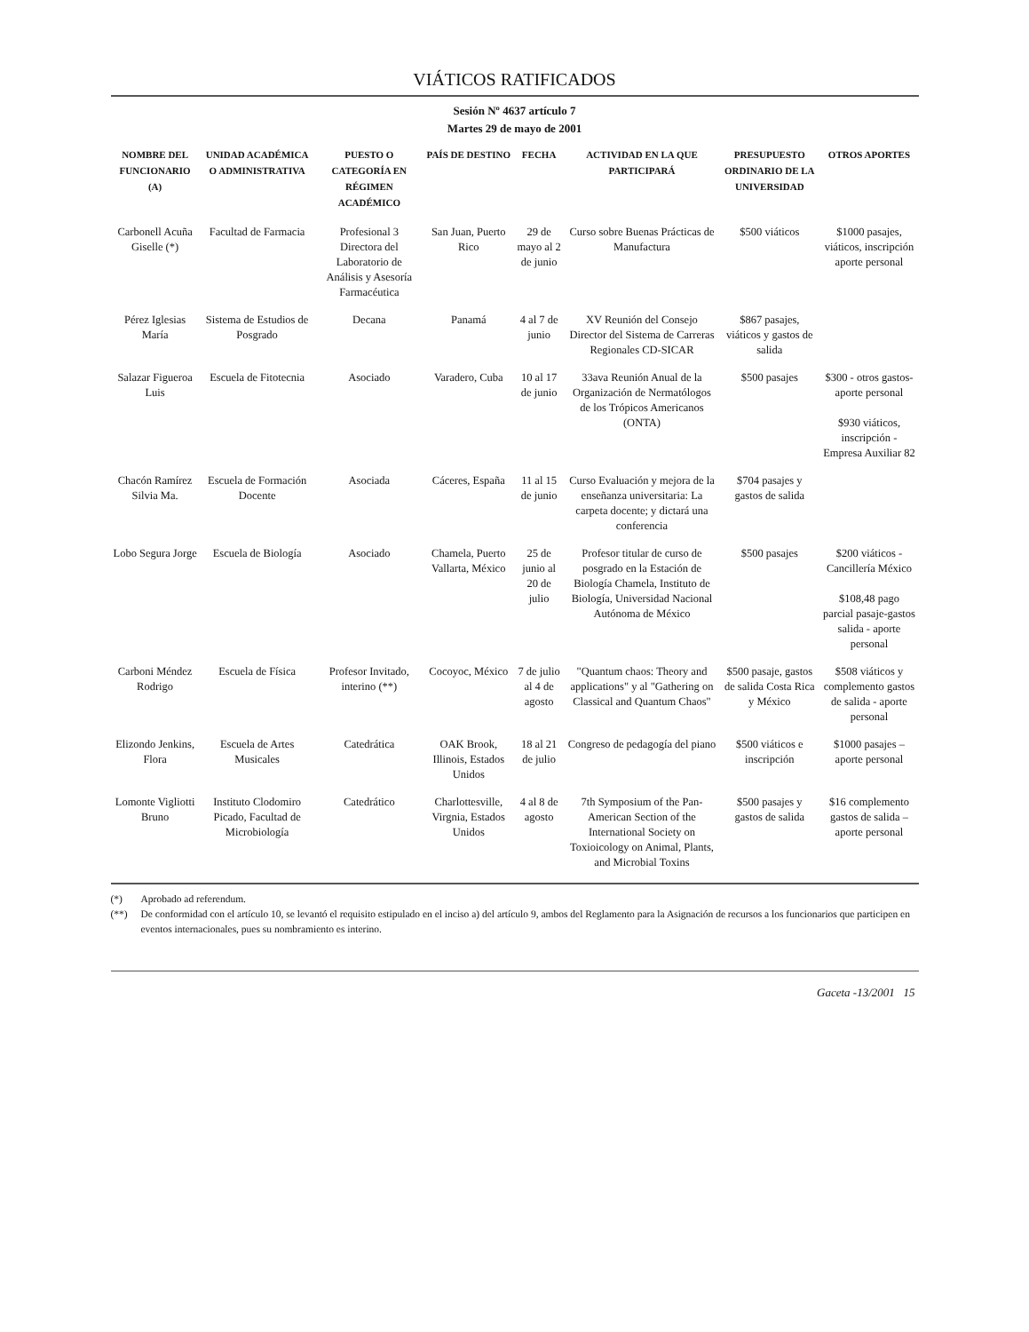VIÁTICOS RATIFICADOS
Sesión Nº 4637 artículo 7
Martes 29 de mayo de 2001
| NOMBRE DEL FUNCIONARIO (A) | UNIDAD ACADÉMICA O ADMINISTRATIVA | PUESTO O CATEGORÍA EN RÉGIMEN ACADÉMICO | PAÍS DE DESTINO | FECHA | ACTIVIDAD EN LA QUE PARTICIPARÁ | PRESUPUESTO ORDINARIO DE LA UNIVERSIDAD | OTROS APORTES |
| --- | --- | --- | --- | --- | --- | --- | --- |
| Carbonell Acuña Giselle (*) | Facultad de Farmacia | Profesional 3 Directora del Laboratorio de Análisis y Asesoría Farmacéutica | San Juan, Puerto Rico | 29 de mayo al 2 de junio | Curso sobre Buenas Prácticas de Manufactura | $500 viáticos | $1000 pasajes, viáticos, inscripción aporte personal |
| Pérez Iglesias María | Sistema de Estudios de Posgrado | Decana | Panamá | 4 al 7 de junio | XV Reunión del Consejo Director del Sistema de Carreras Regionales CD-SICAR | $867 pasajes, viáticos y gastos de salida | |
| Salazar Figueroa Luis | Escuela de Fitotecnia | Asociado | Varadero, Cuba | 10 al 17 de junio | 33ava Reunión Anual de la Organización de Nermatólogos de los Trópicos Americanos (ONTA) | $500 pasajes | $300 - otros gastos- aporte personal $930 viáticos, inscripción -Empresa Auxiliar 82 |
| Chacón Ramírez Silvia Ma. | Escuela de Formación Docente | Asociada | Cáceres, España | 11 al 15 de junio | Curso Evaluación y mejora de la enseñanza universitaria: La carpeta docente; y dictará una conferencia | $704 pasajes y gastos de salida | |
| Lobo Segura Jorge | Escuela de Biología | Asociado | Chamela, Puerto Vallarta, México | 25 de junio al 20 de julio | Profesor titular de curso de posgrado en la Estación de Biología Chamela, Instituto de Biología, Universidad Nacional Autónoma de México | $500 pasajes | $200 viáticos - Cancillería México $108,48 pago parcial pasaje-gastos salida - aporte personal |
| Carboni Méndez Rodrigo | Escuela de Física | Profesor Invitado, interino (**) | Cocoyoc, México | 7 de julio al 4 de agosto | "Quantum chaos: Theory and applications" y al "Gathering on Classical and Quantum Chaos" | $500 pasaje, gastos de salida Costa Rica y México | $508 viáticos y complemento gastos de salida - aporte personal |
| Elizondo Jenkins, Flora | Escuela de Artes Musicales | Catedrática | OAK Brook, Illinois, Estados Unidos | 18 al 21 de julio | Congreso de pedagogía del piano | $500 viáticos e inscripción | $1000 pasajes – aporte personal |
| Lomonte Vigliotti Bruno | Instituto Clodomiro Picado, Facultad de Microbiología | Catedrático | Charlottesville, Virgnia, Estados Unidos | 4 al 8 de agosto | 7th Symposium of the Pan-American Section of the International Society on Toxioicology on Animal, Plants, and Microbial Toxins | $500 pasajes y gastos de salida | $16 complemento gastos de salida – aporte personal |
(*) Aprobado ad referendum.
(**) De conformidad con el artículo 10, se levantó el requisito estipulado en el inciso a) del artículo 9, ambos del Reglamento para la Asignación de recursos a los funcionarios que participen en eventos internacionales, pues su nombramiento es interino.
Gaceta -13/2001 15